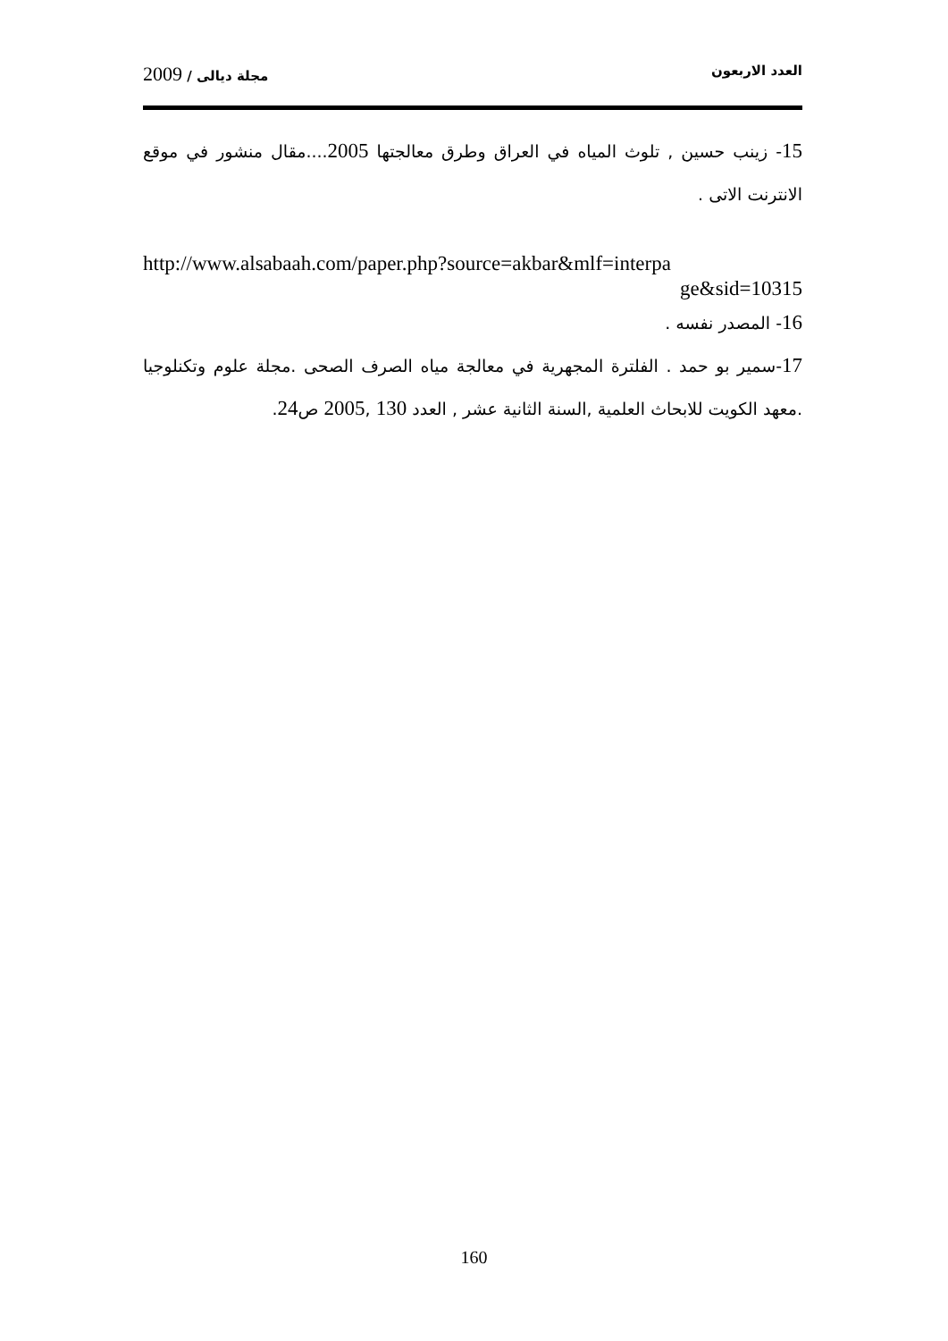العدد الاربعون مجلة ديالى / 2009
15- زينب حسين , تلوث المياه في العراق وطرق معالجتها 2005....مقال منشور في موقع الانترنت الاتى .
http://www.alsabaah.com/paper.php?source=akbar&mlf=interpa
ge&sid=10315
16- المصدر نفسه .
17-سمير بو حمد . الفلترة المجهرية في معالجة مياه الصرف الصحى .مجلة علوم وتكنلوجيا .معهد الكويت للابحاث العلمية ,السنة الثانية عشر , العدد 130 ,2005 ص24.
160